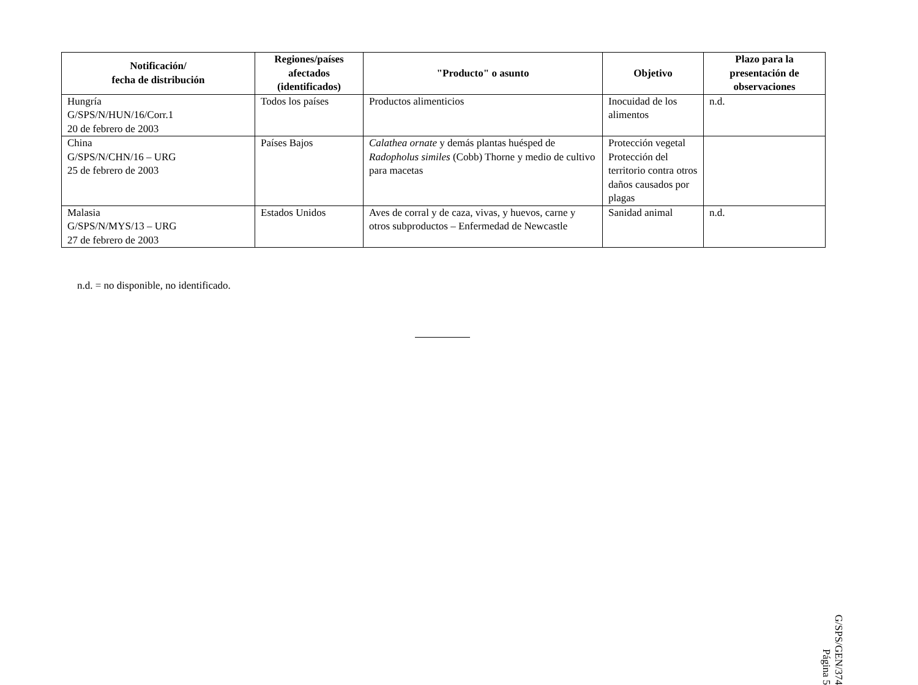| Notificación/ fecha de distribución | Regiones/países afectados (identificados) | "Producto" o asunto | Objetivo | Plazo para la presentación de observaciones |
| --- | --- | --- | --- | --- |
| Hungría G/SPS/N/HUN/16/Corr.1 20 de febrero de 2003 | Todos los países | Productos alimenticios | Inocuidad de los alimentos | n.d. |
| China G/SPS/N/CHN/16 – URG 25 de febrero de 2003 | Países Bajos | Calathea ornate y demás plantas huésped de Radopholus similes (Cobb) Thorne y medio de cultivo para macetas | Protección vegetal Protección del territorio contra otros daños causados por plagas | |
| Malasia G/SPS/N/MYS/13 – URG 27 de febrero de 2003 | Estados Unidos | Aves de corral y de caza, vivas, y huevos, carne y otros subproductos – Enfermedad de Newcastle | Sanidad animal | n.d. |
n.d. = no disponible, no identificado.
G/SPS/GEN/374
Página 5